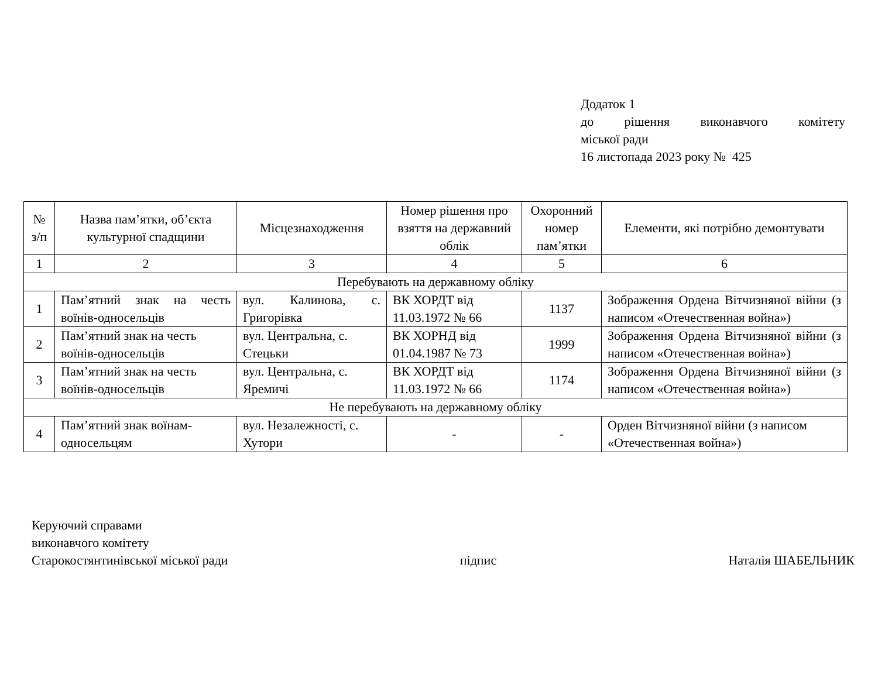Додаток 1
до рішення виконавчого комітету
міської ради
16 листопада 2023 року № 425
| № з/п | Назва пам’ятки, об’єкта культурної спадщини | Місцезнаходження | Номер рішення про взяття на державний облік | Охоронний номер пам’ятки | Елементи, які потрібно демонтувати |
| --- | --- | --- | --- | --- | --- |
| 1 | 2 | 3 | 4 | 5 | 6 |
| Перебувають на державному обліку | | | | | |
| 1 | Пам’ятний знак на честь воїнів-односельців | вул. Калинова, с. Григорівка | ВК ХОРДТ від 11.03.1972 № 66 | 1137 | Зображення Ордена Вітчизняної війни (з написом «Отечественная война») |
| 2 | Пам’ятний знак на честь воїнів-односельців | вул. Центральна, с. Стецьки | ВК ХОРНД від 01.04.1987 № 73 | 1999 | Зображення Ордена Вітчизняної війни (з написом «Отечественная война») |
| 3 | Пам’ятний знак на честь воїнів-односельців | вул. Центральна, с. Яремичі | ВК ХОРДТ від 11.03.1972 № 66 | 1174 | Зображення Ордена Вітчизняної війни (з написом «Отечественная война») |
| Не перебувають на державному обліку | | | | | |
| 4 | Пам’ятний знак воїнам-односельцям | вул. Незалежності, с. Хутори | - | - | Орден Вітчизняної війни (з написом «Отечественная война») |
Керуючий справами
виконавчого комітету
Старокостянтинівської міської ради підпис Наталія ШАБЕЛЬНИК